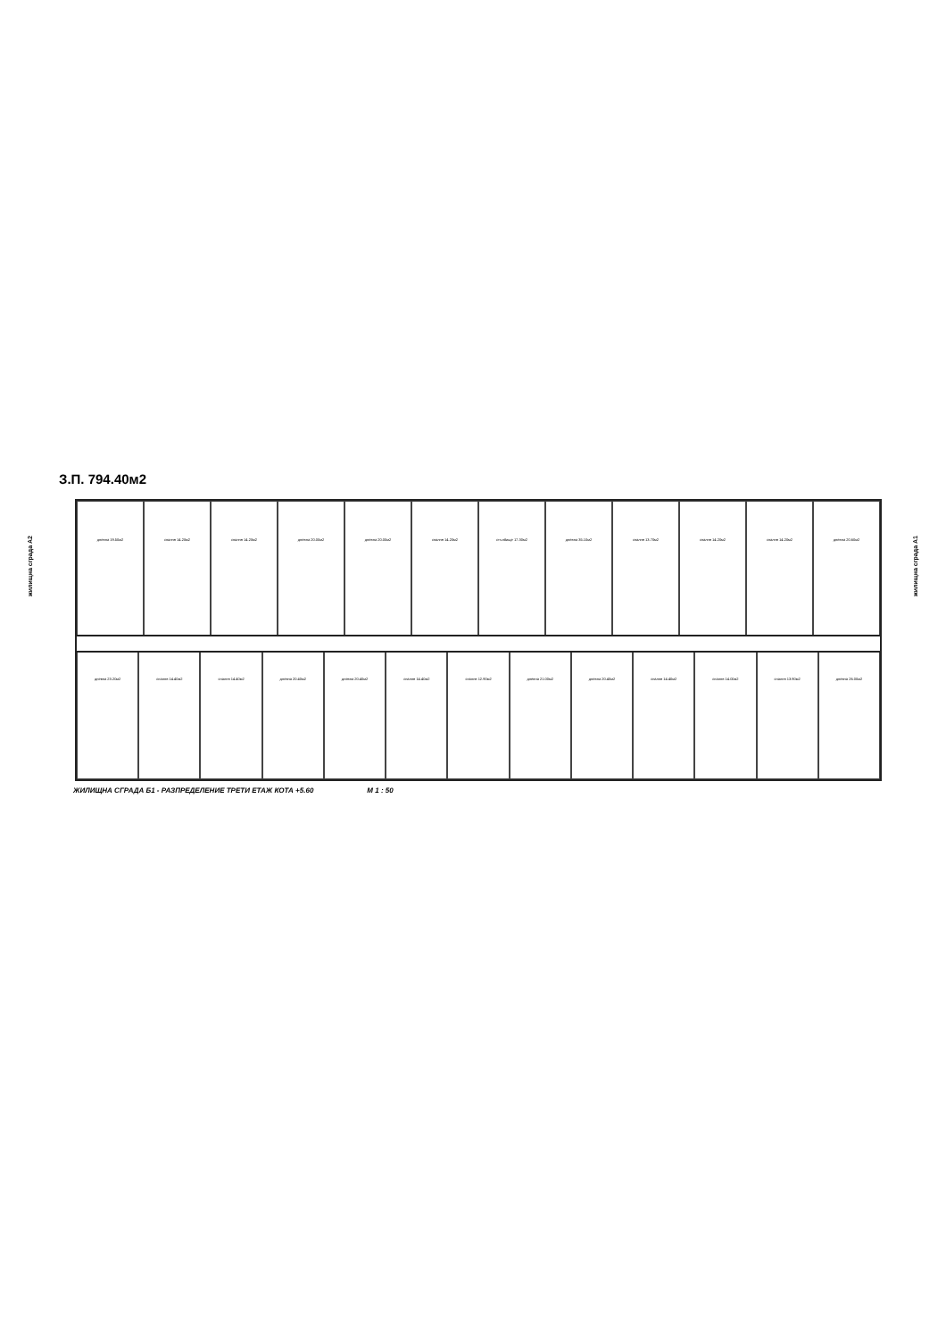З.П. 794.40м2
дневна 19.50м2 спалня 14.20м2 спалня 14.20м2 дневна 20.00м2 дневна 20.00м2 спалня 14.20м2 стълбище 17.30м2 дневна 35.10м2 спалня 13.70м2 спалня 14.20м2 спалня 14.20м2 дневна 20.60м2
дневна 23.20м2 спалня 14.40м2 спалня 14.40м2 дневна 20.40м2 дневна 20.40м2 спалня 14.40м2 спалня 12.90м2 дневна 21.00м2 дневна 20.40м2 спалня 14.40м2 спалня 14.00м2 спалня 13.90м2 дневна 26.00м2
ЖИЛИЩНА СГРАДА Б1 - РАЗПРЕДЕЛЕНИЕ ТРЕТИ ЕТАЖ КОТА +5.60 М 1 : 50
жилищна сграда А2
жилищна сграда А1